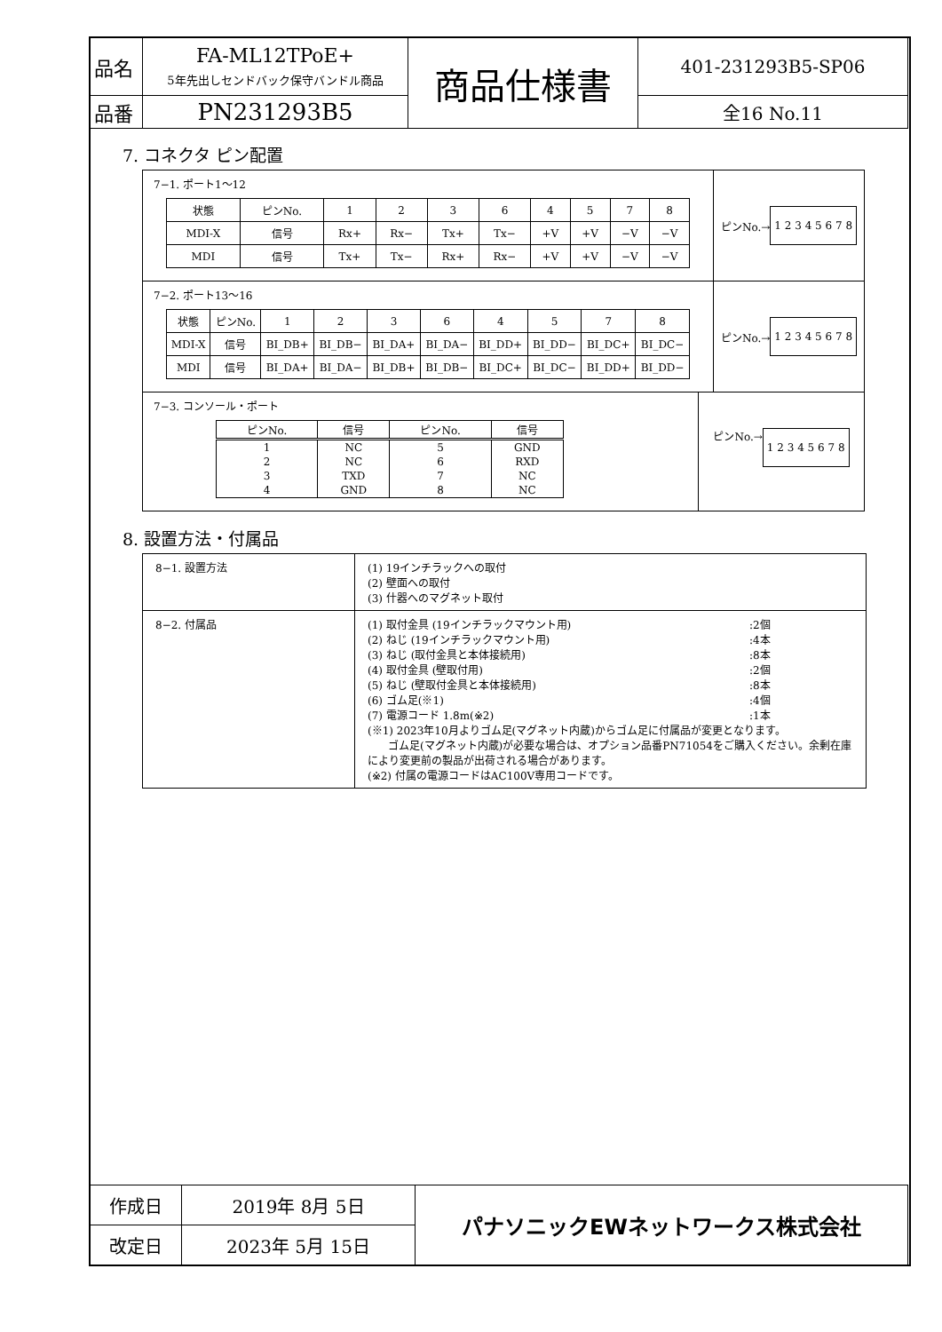| 品名 | FA-ML12TPoE+ 5年先出しセンドバック保守バンドル商品 | 商品仕様書 | 401-231293B5-SP06 |
| 品番 | PN231293B5 | | 全16 No.11 |
7. コネクタ ピン配置
7−1. ポート1～12
| 状態 | ピンNo. | 1 | 2 | 3 | 6 | 4 | 5 | 7 | 8 |
| MDI-X | 信号 | Rx+ | Rx− | Tx+ | Tx− | +V | +V | −V | −V |
| MDI | 信号 | Tx+ | Tx− | Rx+ | Rx− | +V | +V | −V | −V |
ピンNo.→ 1 2 3 4 5 6 7 8
7−2. ポート13～16
| 状態 | ピンNo. | 1 | 2 | 3 | 6 | 4 | 5 | 7 | 8 |
| MDI-X | 信号 | BI_DB+ | BI_DB− | BI_DA+ | BI_DA− | BI_DD+ | BI_DD− | BI_DC+ | BI_DC− |
| MDI | 信号 | BI_DA+ | BI_DA− | BI_DB+ | BI_DB− | BI_DC+ | BI_DC− | BI_DD+ | BI_DD− |
ピンNo.→ 1 2 3 4 5 6 7 8
7−3. コンソール・ポート
| ピンNo. | 信号 | ピンNo. | 信号 |
| --- | --- | --- | --- |
| 1 | NC | 5 | GND |
| 2 | NC | 6 | RXD |
| 3 | TXD | 7 | NC |
| 4 | GND | 8 | NC |
ピンNo.→ 1 2 3 4 5 6 7 8
8. 設置方法・付属品
| 8−1. 設置方法 | (1) 19インチラックへの取付 (2) 壁面への取付 (3) 什器へのマグネット取付 |
| 8−2. 付属品 | (1) 取付金具 (19インチラックマウント用) :2個 (2) ねじ (19インチラックマウント用) :4本 (3) ねじ (取付金具と本体接続用) :8本 (4) 取付金具 (壁取付用) :2個 (5) ねじ (壁取付金具と本体接続用) :8本 (6) ゴム足(※1) :4個 (7) 電源コード 1.8m(※2) :1本 (※1) 2023年10月よりゴム足(マグネット内蔵)からゴム足に付属品が変更となります。 ゴム足(マグネット内蔵)が必要な場合は、オプション品番PN71054をご購入ください。余剰在庫により変更前の製品が出荷される場合があります。 (※2) 付属の電源コードはAC100V専用コードです。 |
| 作成日 | 2019年 8月 5日 | パナソニックEWネットワークス株式会社 |
| 改定日 | 2023年 5月 15日 | |